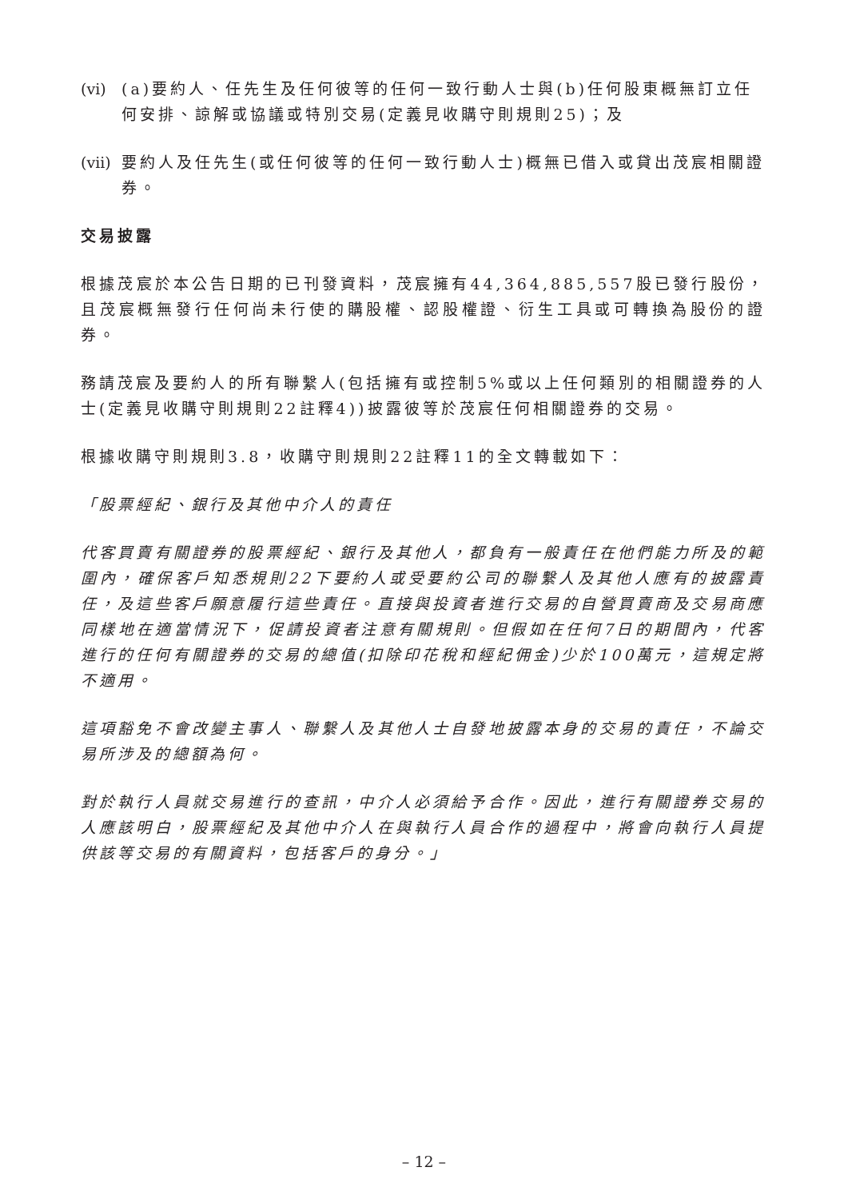(vi) (a)要約人、任先生及任何彼等的任何一致行動人士與(b)任何股東概無訂立任何安排、諒解或協議或特別交易(定義見收購守則規則25)；及
(vii) 要約人及任先生(或任何彼等的任何一致行動人士)概無已借入或貸出茂宸相關證券。
交易披露
根據茂宸於本公告日期的已刊發資料，茂宸擁有44,364,885,557股已發行股份，且茂宸概無發行任何尚未行使的購股權、認股權證、衍生工具或可轉換為股份的證券。
務請茂宸及要約人的所有聯繫人(包括擁有或控制5%或以上任何類別的相關證券的人士(定義見收購守則規則22註釋4))披露彼等於茂宸任何相關證券的交易。
根據收購守則規則3.8，收購守則規則22註釋11的全文轉載如下：
「股票經紀、銀行及其他中介人的責任
代客買賣有關證券的股票經紀、銀行及其他人，都負有一般責任在他們能力所及的範圍內，確保客戶知悉規則22下要約人或受要約公司的聯繫人及其他人應有的披露責任，及這些客戶願意履行這些責任。直接與投資者進行交易的自營買賣商及交易商應同樣地在適當情況下，促請投資者注意有關規則。但假如在任何7日的期間內，代客進行的任何有關證券的交易的總值(扣除印花稅和經紀佣金)少於100萬元，這規定將不適用。
這項豁免不會改變主事人、聯繫人及其他人士自發地披露本身的交易的責任，不論交易所涉及的總額為何。
對於執行人員就交易進行的查訊，中介人必須給予合作。因此，進行有關證券交易的人應該明白，股票經紀及其他中介人在與執行人員合作的過程中，將會向執行人員提供該等交易的有關資料，包括客戶的身分。」
– 12 –